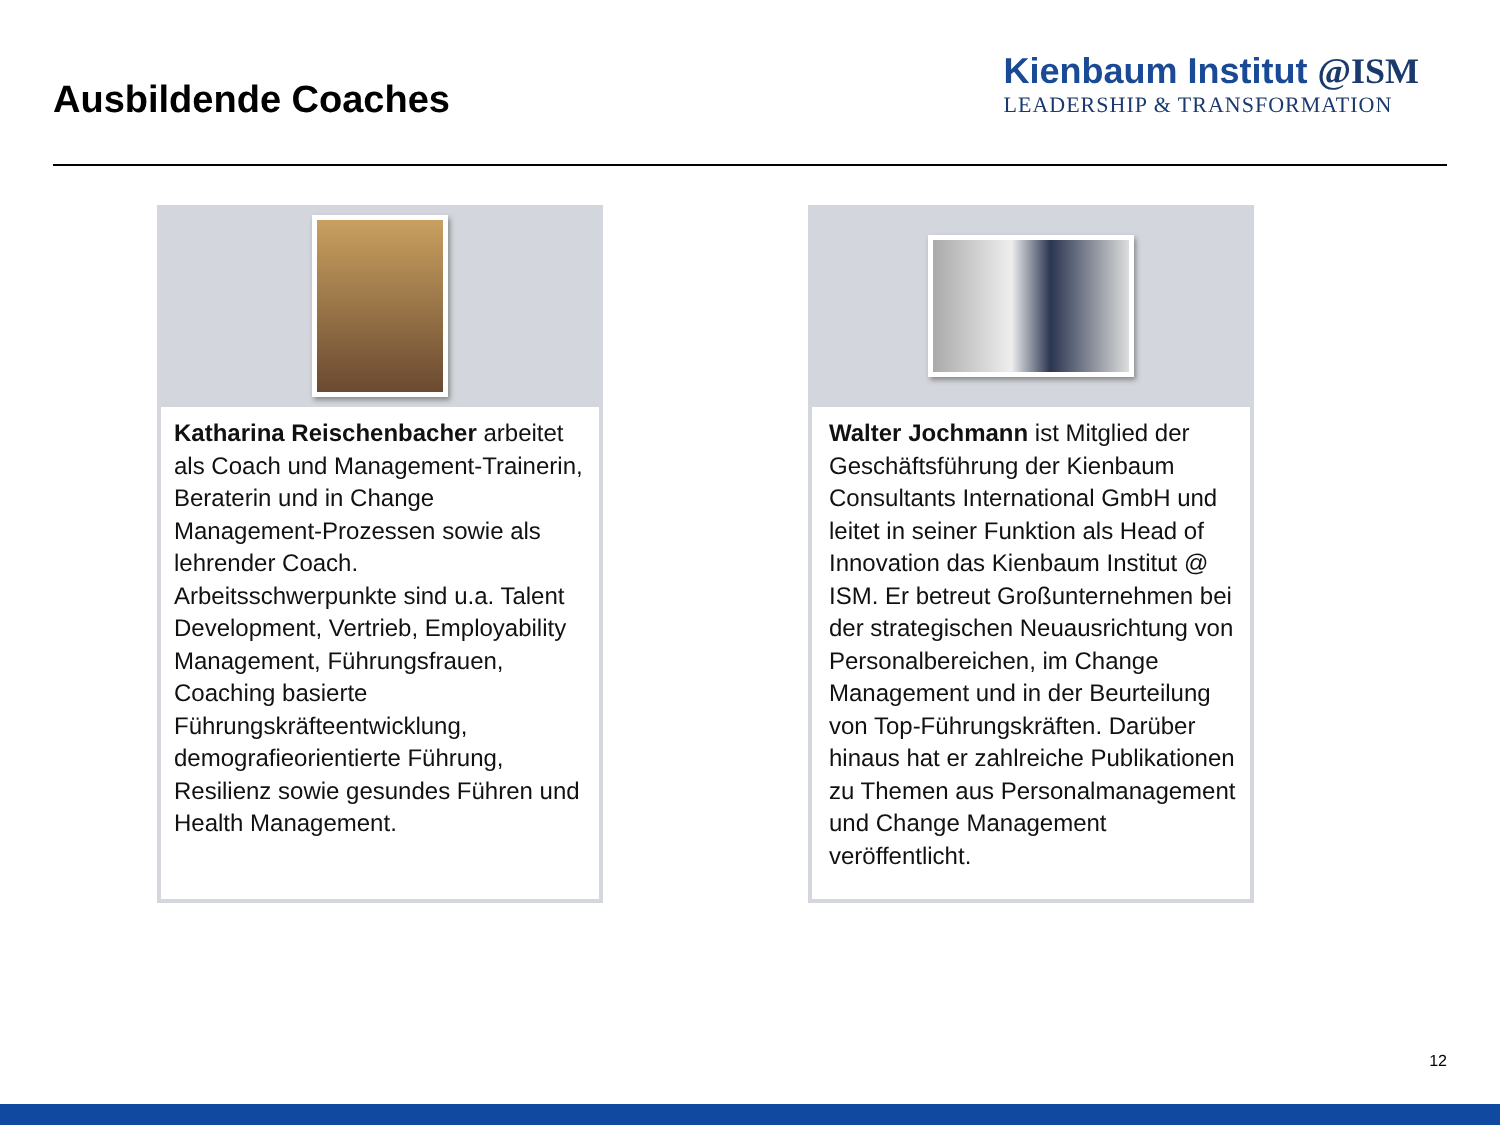Ausbildende Coaches
Kienbaum Institut @ISM
LEADERSHIP & TRANSFORMATION
Katharina Reischenbacher arbeitet als Coach und Management-Trainerin, Beraterin und in Change Management-Prozessen sowie als lehrender Coach. Arbeitsschwerpunkte sind u.a. Talent Development, Vertrieb, Employability Management, Führungsfrauen, Coaching basierte Führungskräfteentwicklung, demografieorientierte Führung, Resilienz sowie gesundes Führen und Health Management.
Walter Jochmann ist Mitglied der Geschäftsführung der Kienbaum Consultants International GmbH und leitet in seiner Funktion als Head of Innovation das Kienbaum Institut @ ISM. Er betreut Großunternehmen bei der strategischen Neuausrichtung von Personalbereichen, im Change Management und in der Beurteilung von Top-Führungskräften. Darüber hinaus hat er zahlreiche Publikationen zu Themen aus Personalmanagement und Change Management veröffentlicht.
12